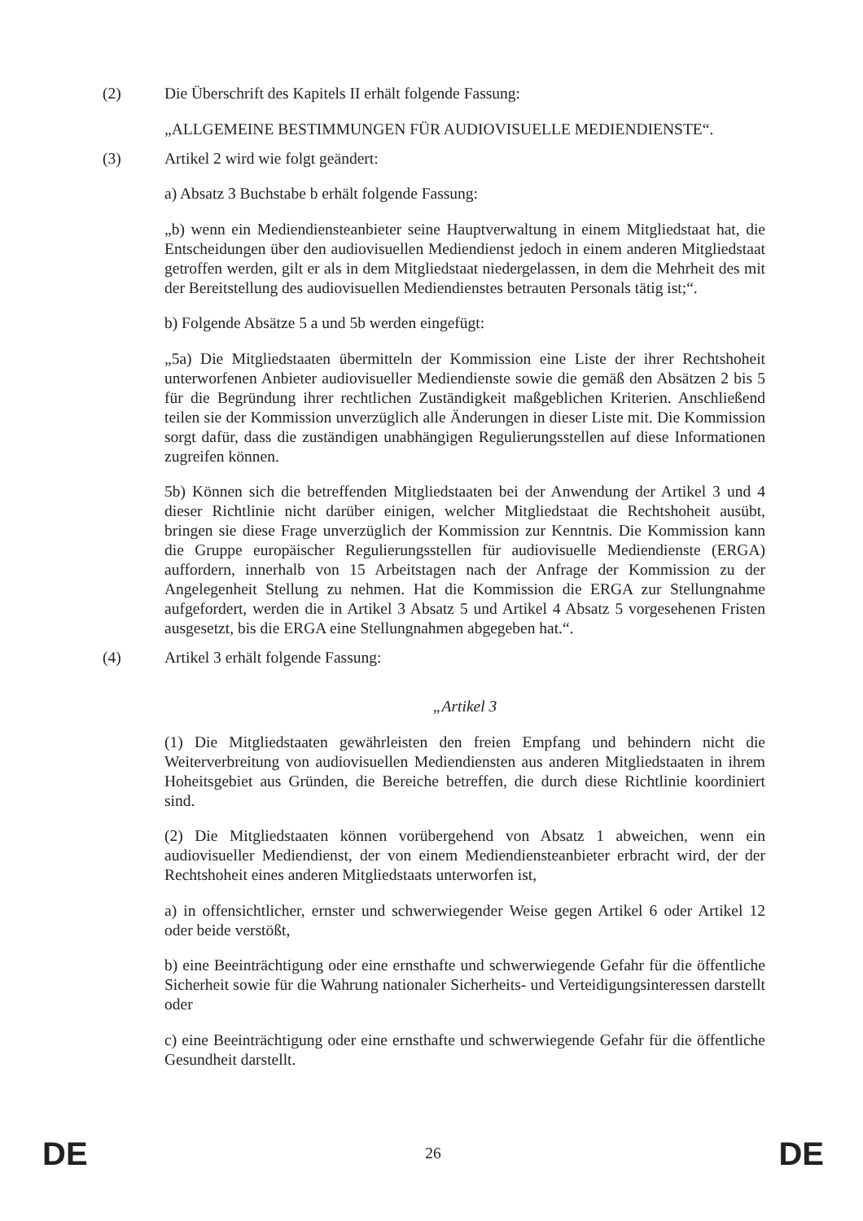(2) Die Überschrift des Kapitels II erhält folgende Fassung:
„ALLGEMEINE BESTIMMUNGEN FÜR AUDIOVISUELLE MEDIENDIENSTE“.
(3) Artikel 2 wird wie folgt geändert:
a) Absatz 3 Buchstabe b erhält folgende Fassung:
„b) wenn ein Mediendiensteanbieter seine Hauptverwaltung in einem Mitgliedstaat hat, die Entscheidungen über den audiovisuellen Mediendienst jedoch in einem anderen Mitgliedstaat getroffen werden, gilt er als in dem Mitgliedstaat niedergelassen, in dem die Mehrheit des mit der Bereitstellung des audiovisuellen Mediendienstes betrauten Personals tätig ist;“.
b) Folgende Absätze 5 a und 5b werden eingefügt:
„5a) Die Mitgliedstaaten übermitteln der Kommission eine Liste der ihrer Rechtshoheit unterworfenen Anbieter audiovisueller Mediendienste sowie die gemäß den Absätzen 2 bis 5 für die Begründung ihrer rechtlichen Zuständigkeit maßgeblichen Kriterien. Anschließend teilen sie der Kommission unverzüglich alle Änderungen in dieser Liste mit. Die Kommission sorgt dafür, dass die zuständigen unabhängigen Regulierungsstellen auf diese Informationen zugreifen können.
5b) Können sich die betreffenden Mitgliedstaaten bei der Anwendung der Artikel 3 und 4 dieser Richtlinie nicht darüber einigen, welcher Mitgliedstaat die Rechtshoheit ausübt, bringen sie diese Frage unverzüglich der Kommission zur Kenntnis. Die Kommission kann die Gruppe europäischer Regulierungsstellen für audiovisuelle Mediendienste (ERGA) auffordern, innerhalb von 15 Arbeitstagen nach der Anfrage der Kommission zu der Angelegenheit Stellung zu nehmen. Hat die Kommission die ERGA zur Stellungnahme aufgefordert, werden die in Artikel 3 Absatz 5 und Artikel 4 Absatz 5 vorgesehenen Fristen ausgesetzt, bis die ERGA eine Stellungnahmen abgegeben hat.“.
(4) Artikel 3 erhält folgende Fassung:
„Artikel 3
(1) Die Mitgliedstaaten gewährleisten den freien Empfang und behindern nicht die Weiterverbreitung von audiovisuellen Mediendiensten aus anderen Mitgliedstaaten in ihrem Hoheitsgebiet aus Gründen, die Bereiche betreffen, die durch diese Richtlinie koordiniert sind.
(2) Die Mitgliedstaaten können vorübergehend von Absatz 1 abweichen, wenn ein audiovisueller Mediendienst, der von einem Mediendiensteanbieter erbracht wird, der der Rechtshoheit eines anderen Mitgliedstaats unterworfen ist,
a) in offensichtlicher, ernster und schwerwiegender Weise gegen Artikel 6 oder Artikel 12 oder beide verstößt,
b) eine Beeinträchtigung oder eine ernsthafte und schwerwiegende Gefahr für die öffentliche Sicherheit sowie für die Wahrung nationaler Sicherheits- und Verteidigungsinteressen darstellt oder
c) eine Beeinträchtigung oder eine ernsthafte und schwerwiegende Gefahr für die öffentliche Gesundheit darstellt.
DE 26 DE